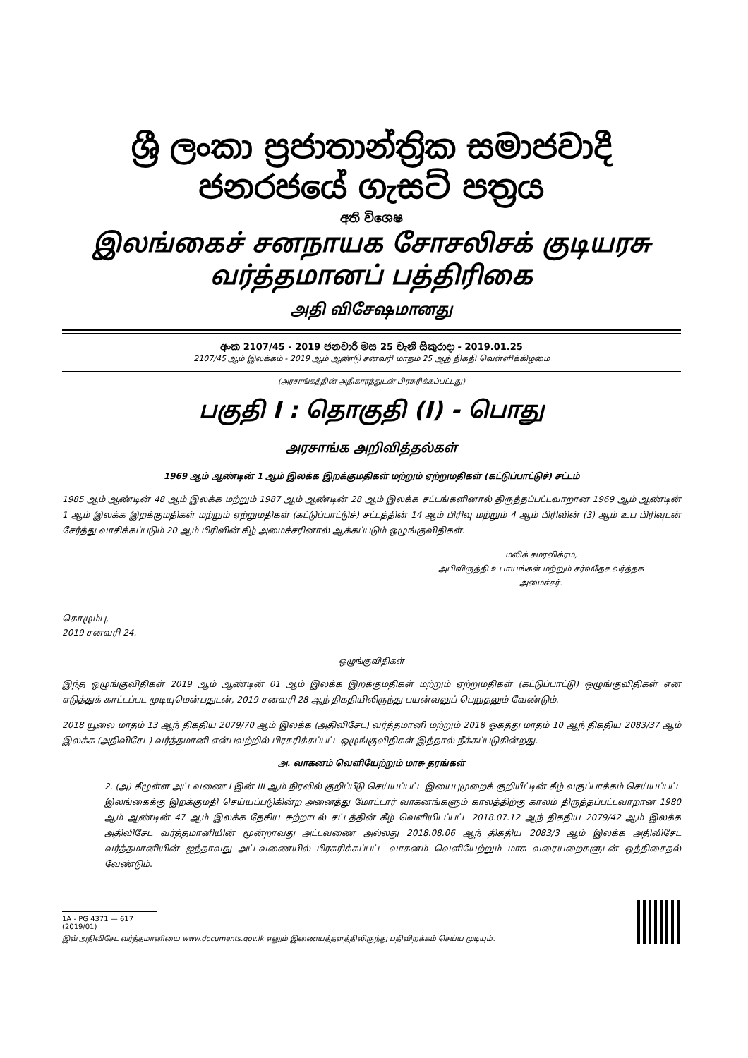ශ්‍රී ලංකා ප්‍රජාතාන්ත්‍රික සමාජවාදී ජනරජයේ ගැසට් පත්‍රය
අති විශෙෂ
இலங்கைச் சனநாயக சோசலிசக் குடியரசு வர்த்தமானப் பத்திரிகை
அதி விசேஷமானது
අංක 2107/45 - 2019 ජනවාරි මස 25 වැනි සිකුරාදා - 2019.01.25
2107/45 ஆம் இலக்கம் - 2019 ஆம் ஆண்டு சனவரி மாதம் 25 ஆந் திகதி வெள்ளிக்கிழமை
(அரசாங்கத்தின் அதிகாரத்துடன் பிரசுரிக்கப்பட்டது)
பகுதி I : தொகுதி (I) - பொது
அரசாங்க அறிவித்தல்கள்
1969 ஆம் ஆண்டின் 1 ஆம் இலக்க இறக்குமதிகள் மற்றும் ஏற்றுமதிகள் (கட்டுப்பாட்டுச்) சட்டம்
1985 ஆம் ஆண்டின் 48 ஆம் இலக்க மற்றும் 1987 ஆம் ஆண்டின் 28 ஆம் இலக்க சட்டங்களினால் திருத்தப்பட்டவாறான 1969 ஆம் ஆண்டின் 1 ஆம் இலக்க இறக்குமதிகள் மற்றும் ஏற்றுமதிகள் (கட்டுப்பாட்டுச்) சட்டத்தின் 14 ஆம் பிரிவு மற்றும் 4 ஆம் பிரிவின் (3) ஆம் உப பிரிவுடன் சேர்த்து வாசிக்கப்படும் 20 ஆம் பிரிவின் கீழ் அமைச்சரினால் ஆக்கப்படும் ஒழுங்குவிதிகள்.
மலிக் சமரவிக்ரம,
அபிவிருத்தி உபாயங்கள் மற்றும் சர்வதேச வர்த்தக
அமைச்சர்.
கொழும்பு,
2019 சனவரி 24.
ஒழுங்குவிதிகள்
இந்த ஒழுங்குவிதிகள் 2019 ஆம் ஆண்டின் 01 ஆம் இலக்க இறக்குமதிகள் மற்றும் ஏற்றுமதிகள் (கட்டுப்பாட்டு) ஒழுங்குவிதிகள் என எடுத்துக் காட்டப்பட முடியுமென்பதுடன், 2019 சனவரி 28 ஆந் திகதியிலிருந்து பயன்வலுப் பெறுதலும் வேண்டும்.
2018 யூலை மாதம் 13 ஆந் திகதிய 2079/70 ஆம் இலக்க (அதிவிசேட) வர்த்தமானி மற்றும் 2018 ஓகத்து மாதம் 10 ஆந் திகதிய 2083/37 ஆம் இலக்க (அதிவிசேட) வர்த்தமானி என்பவற்றில் பிரசுரிக்கப்பட்ட ஒழுங்குவிதிகள் இத்தால் நீக்கப்படுகின்றது.
அ. வாகனம் வெளியேற்றும் மாசு தரங்கள்
2. (அ) கீழுள்ள அட்டவணை I இன் III ஆம் நிரலில் குறிப்பீடு செய்யப்பட்ட இயைபுமுறைக் குறியீட்டின் கீழ் வகுப்பாக்கம் செய்யப்பட்ட இலங்கைக்கு இறக்குமதி செய்யப்படுகின்ற அனைத்து மோட்டார் வாகனங்களும் காலத்திற்கு காலம் திருத்தப்பட்டவாறான 1980 ஆம் ஆண்டின் 47 ஆம் இலக்க தேசிய சுற்றாடல் சட்டத்தின் கீழ் வெளியிடப்பட்ட 2018.07.12 ஆந் திகதிய 2079/42 ஆம் இலக்க அதிவிசேட வர்த்தமானியின் மூன்றாவது அட்டவணை அல்லது 2018.08.06 ஆந் திகதிய 2083/3 ஆம் இலக்க அதிவிசேட வர்த்தமானியின் ஐந்தாவது அட்டவணையில் பிரசுரிக்கப்பட்ட வாகனம் வெளியேற்றும் மாசு வரையறைகளுடன் ஒத்திசைதல் வேண்டும்.
1A - PG 4371 — 617 (2019/01)
இவ் அதிவிசேட வர்த்தமானியை www.documents.gov.lk எனும் இணையத்தளத்திலிருந்து பதிவிறக்கம் செய்ய முடியும்.